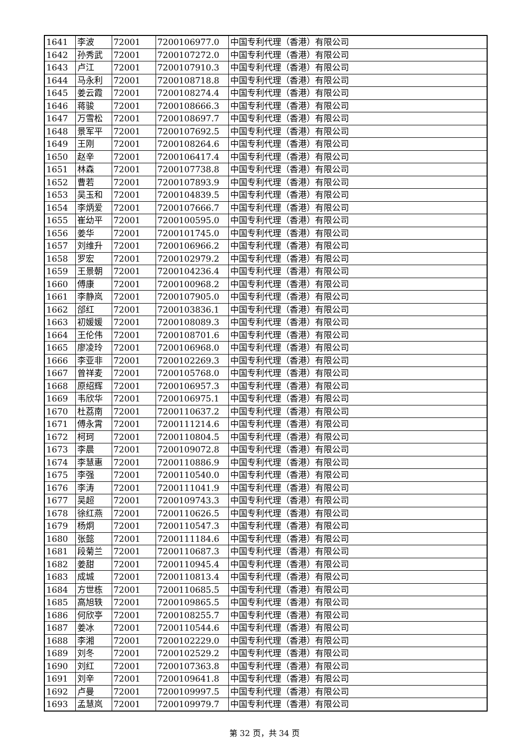| 1641 | 李波 | 72001 | 7200106977.0 | 中国专利代理（香港）有限公司 |
| 1642 | 孙秀武 | 72001 | 7200107272.0 | 中国专利代理（香港）有限公司 |
| 1643 | 卢江 | 72001 | 7200107910.3 | 中国专利代理（香港）有限公司 |
| 1644 | 马永利 | 72001 | 7200108718.8 | 中国专利代理（香港）有限公司 |
| 1645 | 姜云霞 | 72001 | 7200108274.4 | 中国专利代理（香港）有限公司 |
| 1646 | 蒋骏 | 72001 | 7200108666.3 | 中国专利代理（香港）有限公司 |
| 1647 | 万雪松 | 72001 | 7200108697.7 | 中国专利代理（香港）有限公司 |
| 1648 | 景军平 | 72001 | 7200107692.5 | 中国专利代理（香港）有限公司 |
| 1649 | 王刚 | 72001 | 7200108264.6 | 中国专利代理（香港）有限公司 |
| 1650 | 赵辛 | 72001 | 7200106417.4 | 中国专利代理（香港）有限公司 |
| 1651 | 林森 | 72001 | 7200107738.8 | 中国专利代理（香港）有限公司 |
| 1652 | 曹若 | 72001 | 7200107893.9 | 中国专利代理（香港）有限公司 |
| 1653 | 吴玉和 | 72001 | 7200104839.5 | 中国专利代理（香港）有限公司 |
| 1654 | 李炳爱 | 72001 | 7200107666.7 | 中国专利代理（香港）有限公司 |
| 1655 | 崔幼平 | 72001 | 7200100595.0 | 中国专利代理（香港）有限公司 |
| 1656 | 姜华 | 72001 | 7200101745.0 | 中国专利代理（香港）有限公司 |
| 1657 | 刘维升 | 72001 | 7200106966.2 | 中国专利代理（香港）有限公司 |
| 1658 | 罗宏 | 72001 | 7200102979.2 | 中国专利代理（香港）有限公司 |
| 1659 | 王景朝 | 72001 | 7200104236.4 | 中国专利代理（香港）有限公司 |
| 1660 | 傅康 | 72001 | 7200100968.2 | 中国专利代理（香港）有限公司 |
| 1661 | 李静岚 | 72001 | 7200107905.0 | 中国专利代理（香港）有限公司 |
| 1662 | 郃红 | 72001 | 7200103836.1 | 中国专利代理（香港）有限公司 |
| 1663 | 初媛媛 | 72001 | 7200108089.3 | 中国专利代理（香港）有限公司 |
| 1664 | 王伦伟 | 72001 | 7200108701.6 | 中国专利代理（香港）有限公司 |
| 1665 | 廖凌玲 | 72001 | 7200106968.0 | 中国专利代理（香港）有限公司 |
| 1666 | 李亚非 | 72001 | 7200102269.3 | 中国专利代理（香港）有限公司 |
| 1667 | 曾祥麦 | 72001 | 7200105768.0 | 中国专利代理（香港）有限公司 |
| 1668 | 原绍辉 | 72001 | 7200106957.3 | 中国专利代理（香港）有限公司 |
| 1669 | 韦欣华 | 72001 | 7200106975.1 | 中国专利代理（香港）有限公司 |
| 1670 | 杜荔南 | 72001 | 7200110637.2 | 中国专利代理（香港）有限公司 |
| 1671 | 傅永霄 | 72001 | 7200111214.6 | 中国专利代理（香港）有限公司 |
| 1672 | 柯珂 | 72001 | 7200110804.5 | 中国专利代理（香港）有限公司 |
| 1673 | 李晨 | 72001 | 7200109072.8 | 中国专利代理（香港）有限公司 |
| 1674 | 李慧惠 | 72001 | 7200110886.9 | 中国专利代理（香港）有限公司 |
| 1675 | 李强 | 72001 | 7200110540.0 | 中国专利代理（香港）有限公司 |
| 1676 | 李涛 | 72001 | 7200111041.9 | 中国专利代理（香港）有限公司 |
| 1677 | 吴超 | 72001 | 7200109743.3 | 中国专利代理（香港）有限公司 |
| 1678 | 徐红燕 | 72001 | 7200110626.5 | 中国专利代理（香港）有限公司 |
| 1679 | 杨炯 | 72001 | 7200110547.3 | 中国专利代理（香港）有限公司 |
| 1680 | 张懿 | 72001 | 7200111184.6 | 中国专利代理（香港）有限公司 |
| 1681 | 段菊兰 | 72001 | 7200110687.3 | 中国专利代理（香港）有限公司 |
| 1682 | 姜甜 | 72001 | 7200110945.4 | 中国专利代理（香港）有限公司 |
| 1683 | 成城 | 72001 | 7200110813.4 | 中国专利代理（香港）有限公司 |
| 1684 | 方世栋 | 72001 | 7200110685.5 | 中国专利代理（香港）有限公司 |
| 1685 | 高旭轶 | 72001 | 7200109865.5 | 中国专利代理（香港）有限公司 |
| 1686 | 何欣亭 | 72001 | 7200108255.7 | 中国专利代理（香港）有限公司 |
| 1687 | 姜冰 | 72001 | 7200110544.6 | 中国专利代理（香港）有限公司 |
| 1688 | 李湘 | 72001 | 7200102229.0 | 中国专利代理（香港）有限公司 |
| 1689 | 刘冬 | 72001 | 7200102529.2 | 中国专利代理（香港）有限公司 |
| 1690 | 刘红 | 72001 | 7200107363.8 | 中国专利代理（香港）有限公司 |
| 1691 | 刘辛 | 72001 | 7200109641.8 | 中国专利代理（香港）有限公司 |
| 1692 | 卢曼 | 72001 | 7200109997.5 | 中国专利代理（香港）有限公司 |
| 1693 | 孟慧岚 | 72001 | 7200109979.7 | 中国专利代理（香港）有限公司 |
第 32 页，共 34 页